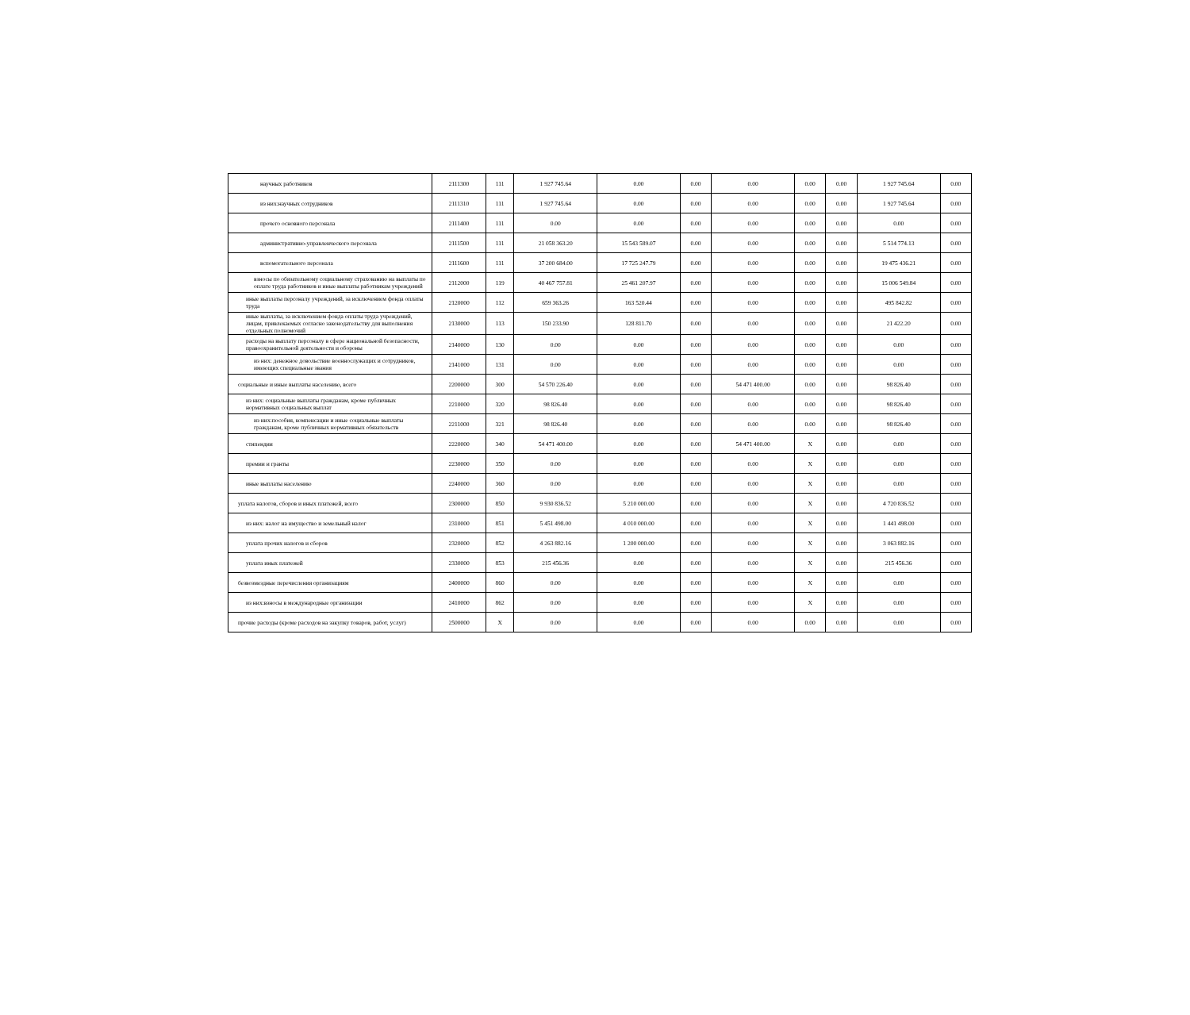| научных работников | 2111300 | 111 | 1 927 745.64 | 0.00 | 0.00 | 0.00 | 0.00 | 0.00 | 1 927 745.64 | 0.00 |
| из них:научных сотрудников | 2111310 | 111 | 1 927 745.64 | 0.00 | 0.00 | 0.00 | 0.00 | 0.00 | 1 927 745.64 | 0.00 |
| прочего основного персонала | 2111400 | 111 | 0.00 | 0.00 | 0.00 | 0.00 | 0.00 | 0.00 | 0.00 | 0.00 |
| административно-управленческого персонала | 2111500 | 111 | 21 058 363.20 | 15 543 589.07 | 0.00 | 0.00 | 0.00 | 0.00 | 5 514 774.13 | 0.00 |
| вспомогательного персонала | 2111600 | 111 | 37 200 684.00 | 17 725 247.79 | 0.00 | 0.00 | 0.00 | 0.00 | 19 475 436.21 | 0.00 |
| взносы по обязательному социальному страхованию на выплаты по оплате труда работников и иные выплаты работникам учреждений | 2112000 | 119 | 40 467 757.81 | 25 461 207.97 | 0.00 | 0.00 | 0.00 | 0.00 | 15 006 549.84 | 0.00 |
| иные выплаты персоналу учреждений, за исключением фонда оплаты труда | 2120000 | 112 | 659 363.26 | 163 520.44 | 0.00 | 0.00 | 0.00 | 0.00 | 495 842.82 | 0.00 |
| иные выплаты, за исключением фонда оплаты труда учреждений, лицам, привлекаемых согласно законодательству для выполнения отдельных полномочий | 2130000 | 113 | 150 233.90 | 128 811.70 | 0.00 | 0.00 | 0.00 | 0.00 | 21 422.20 | 0.00 |
| расходы на выплату персоналу в сфере национальной безопасности, правоохранительной деятельности и обороны | 2140000 | 130 | 0.00 | 0.00 | 0.00 | 0.00 | 0.00 | 0.00 | 0.00 | 0.00 |
| из них: денежное довольствие военнослужащих и сотрудников, имеющих специальные звания | 2141000 | 131 | 0.00 | 0.00 | 0.00 | 0.00 | 0.00 | 0.00 | 0.00 | 0.00 |
| социальные и иные выплаты населению, всего | 2200000 | 300 | 54 570 226.40 | 0.00 | 0.00 | 54 471 400.00 | 0.00 | 0.00 | 98 826.40 | 0.00 |
| из них: социальные выплаты гражданам, кроме публичных нормативных социальных выплат | 2210000 | 320 | 98 826.40 | 0.00 | 0.00 | 0.00 | 0.00 | 0.00 | 98 826.40 | 0.00 |
| из них:пособия, компенсации и иные социальные выплаты гражданам, кроме публичных нормативных обязательств | 2211000 | 321 | 98 826.40 | 0.00 | 0.00 | 0.00 | 0.00 | 0.00 | 98 826.40 | 0.00 |
| стипендии | 2220000 | 340 | 54 471 400.00 | 0.00 | 0.00 | 54 471 400.00 | X | 0.00 | 0.00 | 0.00 |
| премии и гранты | 2230000 | 350 | 0.00 | 0.00 | 0.00 | 0.00 | X | 0.00 | 0.00 | 0.00 |
| иные выплаты населению | 2240000 | 360 | 0.00 | 0.00 | 0.00 | 0.00 | X | 0.00 | 0.00 | 0.00 |
| уплата налогов, сборов и иных платежей, всего | 2300000 | 850 | 9 930 836.52 | 5 210 000.00 | 0.00 | 0.00 | X | 0.00 | 4 720 836.52 | 0.00 |
| из них: налог на имущество и земельный налог | 2310000 | 851 | 5 451 498.00 | 4 010 000.00 | 0.00 | 0.00 | X | 0.00 | 1 441 498.00 | 0.00 |
| уплата прочих налогов и сборов | 2320000 | 852 | 4 263 882.16 | 1 200 000.00 | 0.00 | 0.00 | X | 0.00 | 3 063 882.16 | 0.00 |
| уплата иных платежей | 2330000 | 853 | 215 456.36 | 0.00 | 0.00 | 0.00 | X | 0.00 | 215 456.36 | 0.00 |
| безвозмездные перечисления организациям | 2400000 | 860 | 0.00 | 0.00 | 0.00 | 0.00 | X | 0.00 | 0.00 | 0.00 |
| из них:взносы в международные организации | 2410000 | 862 | 0.00 | 0.00 | 0.00 | 0.00 | X | 0.00 | 0.00 | 0.00 |
| прочие расходы (кроме расходов на закупку товаров, работ, услуг) | 2500000 | X | 0.00 | 0.00 | 0.00 | 0.00 | 0.00 | 0.00 | 0.00 | 0.00 |